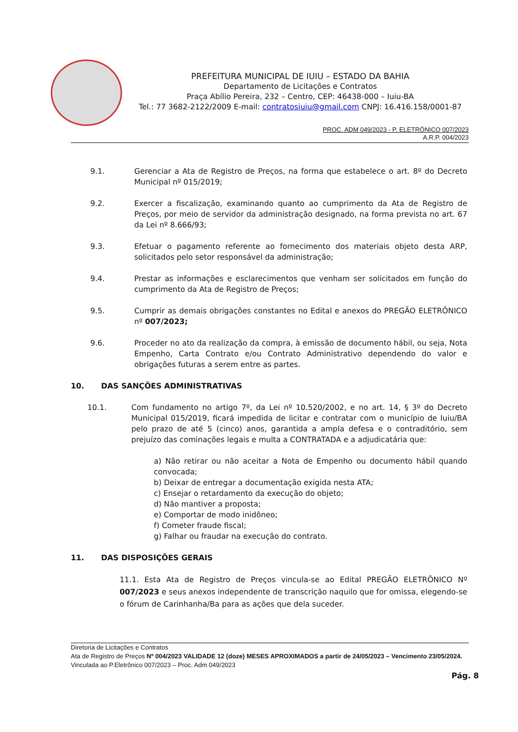PREFEITURA MUNICIPAL DE IUIU – ESTADO DA BAHIA
Departamento de Licitações e Contratos
Praça Abílio Pereira, 232 – Centro, CEP: 46438-000 – Iuiu-BA
Tel.: 77 3682-2122/2009 E-mail: contratosiuiu@gmail.com CNPJ: 16.416.158/0001-87
PROC. ADM 049/2023 - P. ELETRÔNICO 007/2023
A.R.P. 004/2023
9.1. Gerenciar a Ata de Registro de Preços, na forma que estabelece o art. 8º do Decreto Municipal nº 015/2019;
9.2. Exercer a fiscalização, examinando quanto ao cumprimento da Ata de Registro de Preços, por meio de servidor da administração designado, na forma prevista no art. 67 da Lei nº 8.666/93;
9.3. Efetuar o pagamento referente ao fornecimento dos materiais objeto desta ARP, solicitados pelo setor responsável da administração;
9.4. Prestar as informações e esclarecimentos que venham ser solicitados em função do cumprimento da Ata de Registro de Preços;
9.5. Cumprir as demais obrigações constantes no Edital e anexos do PREGÃO ELETRÔNICO nº 007/2023;
9.6. Proceder no ato da realização da compra, à emissão de documento hábil, ou seja, Nota Empenho, Carta Contrato e/ou Contrato Administrativo dependendo do valor e obrigações futuras a serem entre as partes.
10. DAS SANÇÕES ADMINISTRATIVAS
10.1. Com fundamento no artigo 7º, da Lei nº 10.520/2002, e no art. 14, § 3º do Decreto Municipal 015/2019, ficará impedida de licitar e contratar com o município de Iuiu/BA pelo prazo de até 5 (cinco) anos, garantida a ampla defesa e o contraditório, sem prejuízo das cominações legais e multa a CONTRATADA e a adjudicatária que:
a) Não retirar ou não aceitar a Nota de Empenho ou documento hábil quando convocada;
b) Deixar de entregar a documentação exigida nesta ATA;
c) Ensejar o retardamento da execução do objeto;
d) Não mantiver a proposta;
e) Comportar de modo inidôneo;
f) Cometer fraude fiscal;
g) Falhar ou fraudar na execução do contrato.
11. DAS DISPOSIÇÕES GERAIS
11.1. Esta Ata de Registro de Preços vincula-se ao Edital PREGÃO ELETRÔNICO Nº 007/2023 e seus anexos independente de transcrição naquilo que for omissa, elegendo-se o fórum de Carinhanha/Ba para as ações que dela suceder.
Diretoria de Licitações e Contratos
Ata de Registro de Preços Nº 004/2023 VALIDADE 12 (doze) MESES APROXIMADOS a partir de 24/05/2023 – Vencimento 23/05/2024.
Vinculada ao P.Eletrônico 007/2023 – Proc. Adm 049/2023
Pág. 8